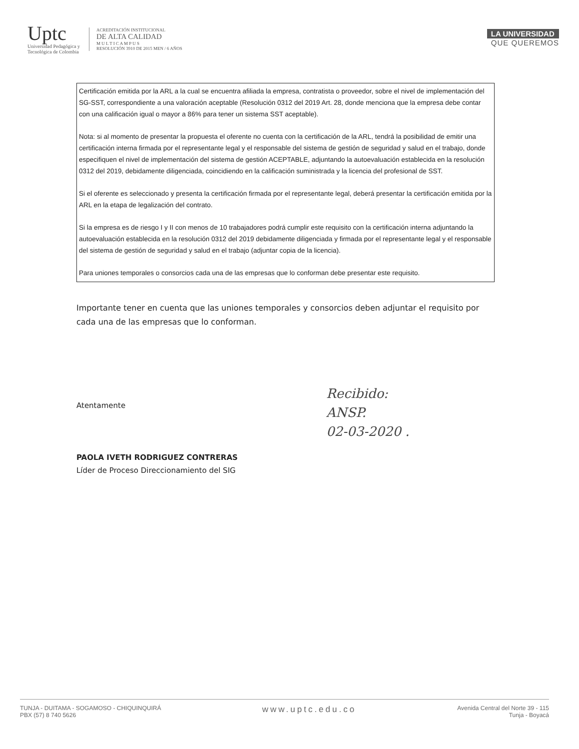Uptc
Universidad Pedagógica y
Tecnológica de Colombia
ACREDITACIÓN INSTITUCIONAL
DE ALTA CALIDAD
M U L T I C A M P U S
RESOLUCIÓN 3910 DE 2015 MEN / 6 AÑOS
LA UNIVERSIDAD
QUE QUEREMOS
Certificación emitida por la ARL a la cual se encuentra afiliada la empresa, contratista o proveedor, sobre el nivel de implementación del SG-SST, correspondiente a una valoración aceptable (Resolución 0312 del 2019 Art. 28, donde menciona que la empresa debe contar con una calificación igual o mayor a 86% para tener un sistema SST aceptable).
Nota: si al momento de presentar la propuesta el oferente no cuenta con la certificación de la ARL, tendrá la posibilidad de emitir una certificación interna firmada por el representante legal y el responsable del sistema de gestión de seguridad y salud en el trabajo, donde especifiquen el nivel de implementación del sistema de gestión ACEPTABLE, adjuntando la autoevaluación establecida en la resolución 0312 del 2019, debidamente diligenciada, coincidiendo en la calificación suministrada y la licencia del profesional de SST.
Si el oferente es seleccionado y presenta la certificación firmada por el representante legal, deberá presentar la certificación emitida por la ARL en la etapa de legalización del contrato.
Si la empresa es de riesgo I y II con menos de 10 trabajadores podrá cumplir este requisito con la certificación interna adjuntando la autoevaluación establecida en la resolución 0312 del 2019 debidamente diligenciada y firmada por el representante legal y el responsable del sistema de gestión de seguridad y salud en el trabajo (adjuntar copia de la licencia).
Para uniones temporales o consorcios cada una de las empresas que lo conforman debe presentar este requisito.
Importante tener en cuenta que las uniones temporales y consorcios deben adjuntar el requisito por cada una de las empresas que lo conforman.
Atentamente
PAOLA IVETH RODRIGUEZ CONTRERAS
Líder de Proceso Direccionamiento del SIG
Recibido:
ANSP.
02-03-2020 .
TUNJA - DUITAMA - SOGAMOSO - CHIQUINQUIRÁ
PBX (57) 8 740 5626
www.uptc.edu.co
Avenida Central del Norte 39 - 115
Tunja - Boyacá